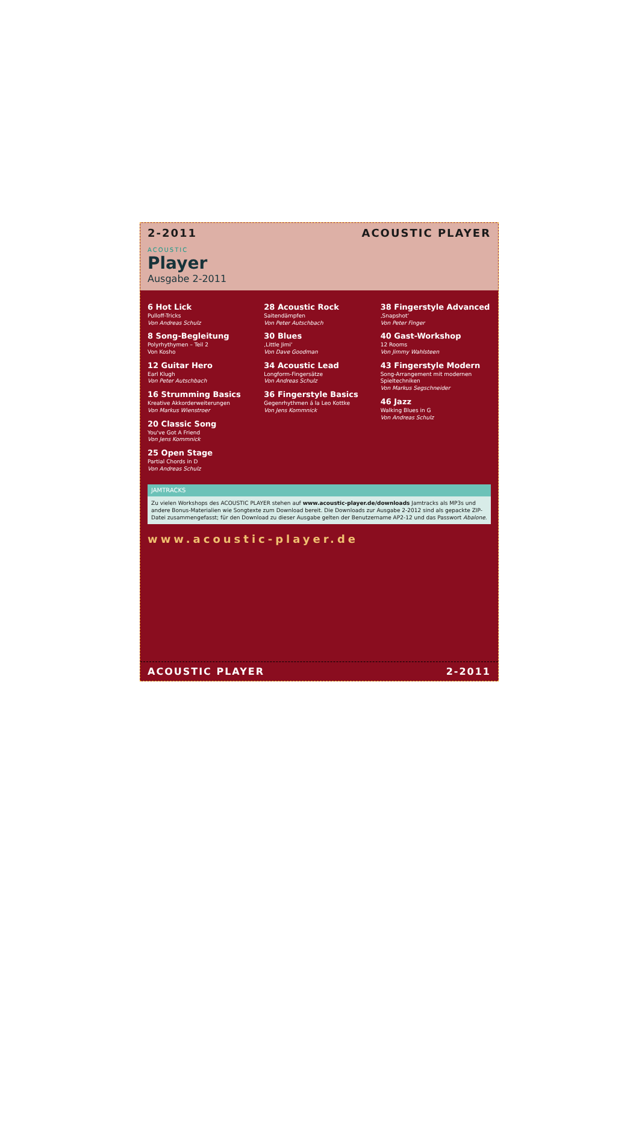2-2011 ACOUSTIC PLAYER
ACOUSTIC
Player
Ausgabe 2-2011
6 Hot Lick
Pulloff-Tricks
Von Andreas Schulz
8 Song-Begleitung
Polyrhythymen – Teil 2
Von Kosho
12 Guitar Hero
Earl Klugh
Von Peter Autschbach
16 Strumming Basics
Kreative Akkorderweiterungen
Von Markus Wienstroer
20 Classic Song
You've Got A Friend
Von Jens Kommnick
25 Open Stage
Partial Chords in D
Von Andreas Schulz
28 Acoustic Rock
Saitendämpfen
Von Peter Autschbach
30 Blues
‚Little Jimi‘
Von Dave Goodman
34 Acoustic Lead
Longform-Fingersätze
Von Andreas Schulz
36 Fingerstyle Basics
Gegenrhythmen á la Leo Kottke
Von Jens Kommnick
38 Fingerstyle Advanced
‚Snapshot‘
Von Peter Finger
40 Gast-Workshop
12 Rooms
Von Jimmy Wahlsteen
43 Fingerstyle Modern
Song-Arrangement mit modernen Spieltechniken
Von Markus Segschneider
46 Jazz
Walking Blues in G
Von Andreas Schulz
JAMTRACKS
Zu vielen Workshops des ACOUSTIC PLAYER stehen auf www.acoustic-player.de/downloads Jamtracks als MP3s und andere Bonus-Materialien wie Songtexte zum Download bereit. Die Downloads zur Ausgabe 2-2012 sind als gepackte ZIP-Datei zusammengefasst; für den Download zu dieser Ausgabe gelten der Benutzername AP2-12 und das Passwort Abalone.
www.acoustic-player.de
ACOUSTIC PLAYER 2-2011